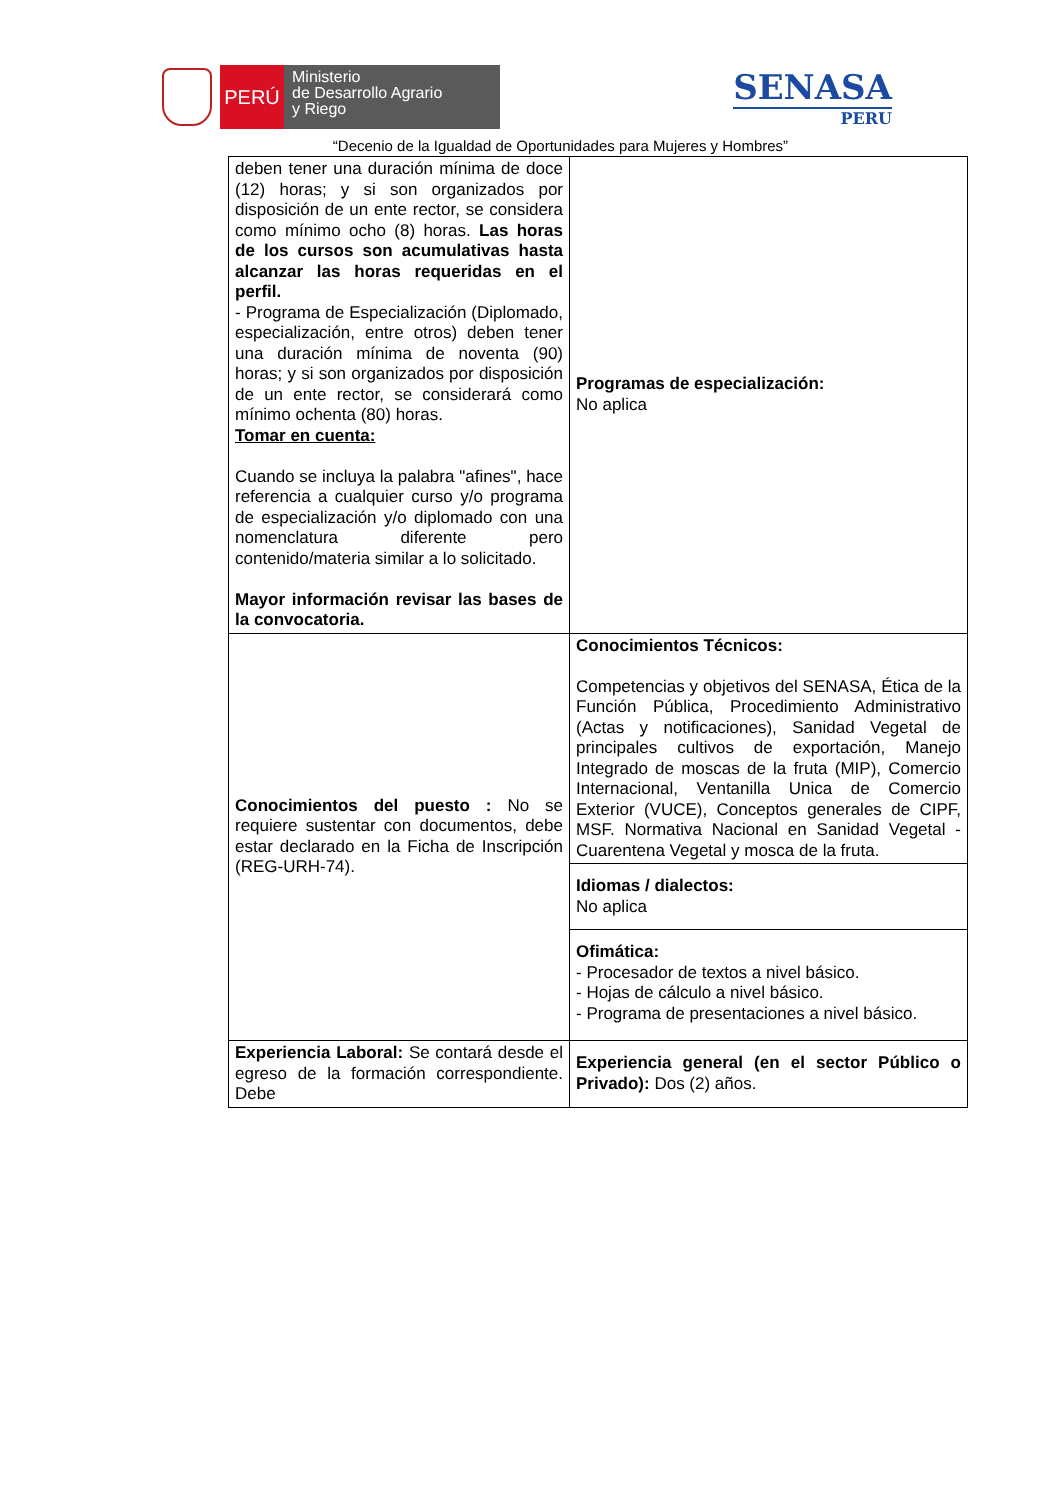PERÚ
Ministerio
de Desarrollo Agrario
y Riego
SENASA
PERU
“Decenio de la Igualdad de Oportunidades para Mujeres y Hombres”
| deben tener una duración mínima de doce (12) horas; y si son organizados por disposición de un ente rector, se considera como mínimo ocho (8) horas. Las horas de los cursos son acumulativas hasta alcanzar las horas requeridas en el perfil. - Programa de Especialización (Diplomado, especialización, entre otros) deben tener una duración mínima de noventa (90) horas; y si son organizados por disposición de un ente rector, se considerará como mínimo ochenta (80) horas. Tomar en cuenta: Cuando se incluya la palabra "afines", hace referencia a cualquier curso y/o programa de especialización y/o diplomado con una nomenclatura diferente pero contenido/materia similar a lo solicitado. Mayor información revisar las bases de la convocatoria. | Programas de especialización: No aplica |
| Conocimientos del puesto : No se requiere sustentar con documentos, debe estar declarado en la Ficha de Inscripción (REG-URH-74). | Conocimientos Técnicos: Competencias y objetivos del SENASA, Ética de la Función Pública, Procedimiento Administrativo (Actas y notificaciones), Sanidad Vegetal de principales cultivos de exportación, Manejo Integrado de moscas de la fruta (MIP), Comercio Internacional, Ventanilla Unica de Comercio Exterior (VUCE), Conceptos generales de CIPF, MSF. Normativa Nacional en Sanidad Vegetal - Cuarentena Vegetal y mosca de la fruta. |
| | Idiomas / dialectos: No aplica |
| | Ofimática: - Procesador de textos a nivel básico. - Hojas de cálculo a nivel básico. - Programa de presentaciones a nivel básico. |
| Experiencia Laboral: Se contará desde el egreso de la formación correspondiente. Debe | Experiencia general (en el sector Público o Privado): Dos (2) años. |